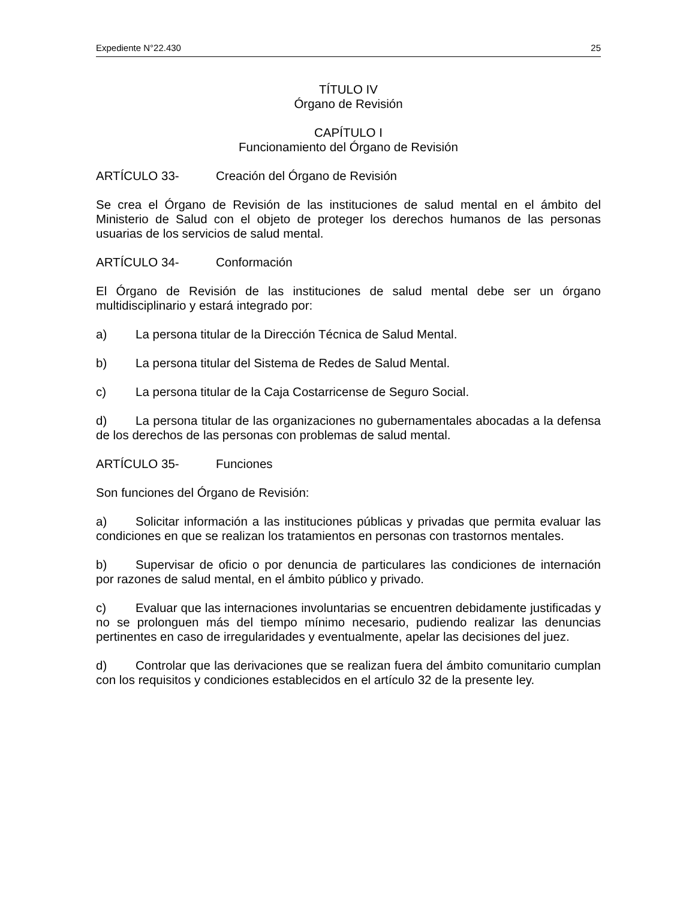Expediente N°22.430 25
TÍTULO IV
Órgano de Revisión
CAPÍTULO I
Funcionamiento del Órgano de Revisión
ARTÍCULO 33- Creación del Órgano de Revisión
Se crea el Órgano de Revisión de las instituciones de salud mental en el ámbito del Ministerio de Salud con el objeto de proteger los derechos humanos de las personas usuarias de los servicios de salud mental.
ARTÍCULO 34- Conformación
El Órgano de Revisión de las instituciones de salud mental debe ser un órgano multidisciplinario y estará integrado por:
a) La persona titular de la Dirección Técnica de Salud Mental.
b) La persona titular del Sistema de Redes de Salud Mental.
c) La persona titular de la Caja Costarricense de Seguro Social.
d) La persona titular de las organizaciones no gubernamentales abocadas a la defensa de los derechos de las personas con problemas de salud mental.
ARTÍCULO 35- Funciones
Son funciones del Órgano de Revisión:
a) Solicitar información a las instituciones públicas y privadas que permita evaluar las condiciones en que se realizan los tratamientos en personas con trastornos mentales.
b) Supervisar de oficio o por denuncia de particulares las condiciones de internación por razones de salud mental, en el ámbito público y privado.
c) Evaluar que las internaciones involuntarias se encuentren debidamente justificadas y no se prolonguen más del tiempo mínimo necesario, pudiendo realizar las denuncias pertinentes en caso de irregularidades y eventualmente, apelar las decisiones del juez.
d) Controlar que las derivaciones que se realizan fuera del ámbito comunitario cumplan con los requisitos y condiciones establecidos en el artículo 32 de la presente ley.